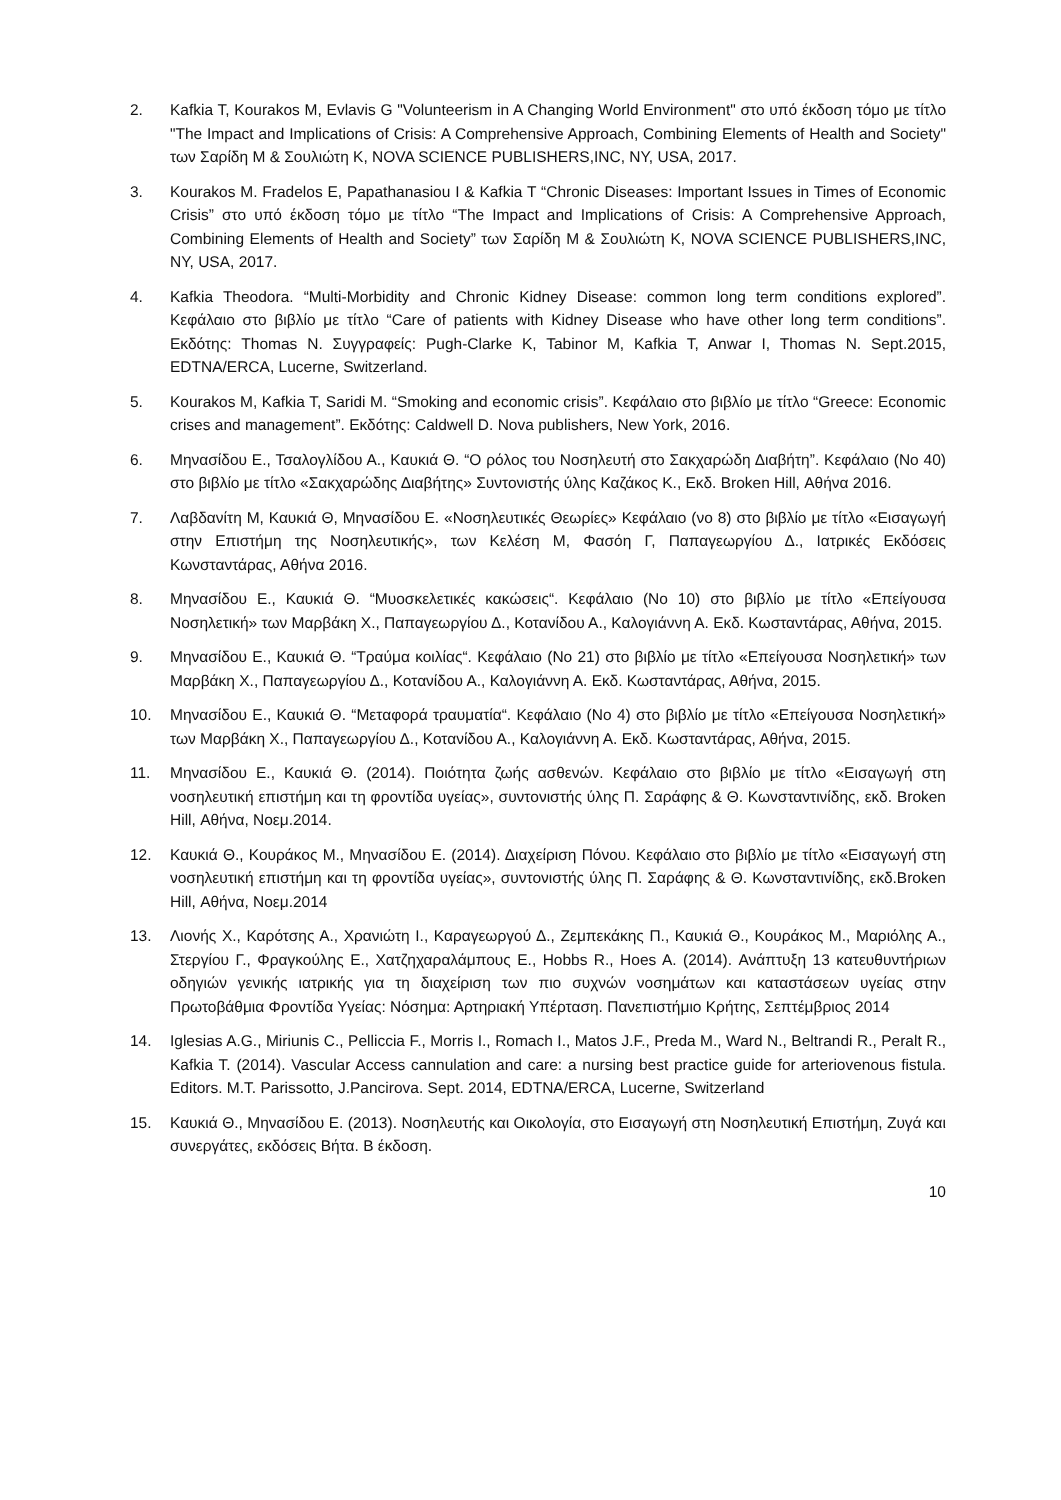2. Kafkia T, Kourakos M, Evlavis G "Volunteerism in A Changing World Environment" στο υπό έκδοση τόμο με τίτλο "The Impact and Implications of Crisis: A Comprehensive Approach, Combining Elements of Health and Society" των Σαρίδη Μ & Σουλιώτη Κ, NOVA SCIENCE PUBLISHERS,INC, NY, USA, 2017.
3. Kourakos M. Fradelos E, Papathanasiou I & Kafkia T “Chronic Diseases: Important Issues in Times of Economic Crisis” στο υπό έκδοση τόμο με τίτλο “The Impact and Implications of Crisis: A Comprehensive Approach, Combining Elements of Health and Society” των Σαρίδη Μ & Σουλιώτη Κ, NOVA SCIENCE PUBLISHERS,INC, NY, USA, 2017.
4. Kafkia Theodora. “Multi-Morbidity and Chronic Kidney Disease: common long term conditions explored”. Κεφάλαιο στο βιβλίο με τίτλο “Care of patients with Kidney Disease who have other long term conditions”. Εκδότης: Thomas N. Συγγραφείς: Pugh-Clarke K, Tabinor M, Kafkia T, Anwar I, Thomas N. Sept.2015, EDTNA/ERCA, Lucerne, Switzerland.
5. Kourakos M, Kafkia T, Saridi M. “Smoking and economic crisis”. Κεφάλαιο στο βιβλίο με τίτλο “Greece: Economic crises and management”. Εκδότης: Caldwell D. Nova publishers, New York, 2016.
6. Μηνασίδου Ε., Τσαλογλίδου Α., Καυκιά Θ. “Ο ρόλος του Νοσηλευτή στο Σακχαρώδη Διαβήτη”. Κεφάλαιο (Νο 40) στο βιβλίο με τίτλο «Σακχαρώδης Διαβήτης» Συντονιστής ύλης Καζάκος Κ., Εκδ. Broken Hill, Αθήνα 2016.
7. Λαβδανίτη Μ, Καυκιά Θ, Μηνασίδου Ε. «Νοσηλευτικές Θεωρίες» Κεφάλαιο (νο 8) στο βιβλίο με τίτλο «Εισαγωγή στην Επιστήμη της Νοσηλευτικής», των Κελέση Μ, Φασόη Γ, Παπαγεωργίου Δ., Ιατρικές Εκδόσεις Κωνσταντάρας, Αθήνα 2016.
8. Μηνασίδου Ε., Καυκιά Θ. “Μυοσκελετικές κακώσεις“. Κεφάλαιο (Νο 10) στο βιβλίο με τίτλο «Επείγουσα Νοσηλετική» των Μαρβάκη Χ., Παπαγεωργίου Δ., Κοτανίδου Α., Καλογιάννη Α. Εκδ. Κωσταντάρας, Αθήνα, 2015.
9. Μηνασίδου Ε., Καυκιά Θ. “Τραύμα κοιλίας“. Κεφάλαιο (Νο 21) στο βιβλίο με τίτλο «Επείγουσα Νοσηλετική» των Μαρβάκη Χ., Παπαγεωργίου Δ., Κοτανίδου Α., Καλογιάννη Α. Εκδ. Κωσταντάρας, Αθήνα, 2015.
10. Μηνασίδου Ε., Καυκιά Θ. “Μεταφορά τραυματία“. Κεφάλαιο (Νο 4) στο βιβλίο με τίτλο «Επείγουσα Νοσηλετική» των Μαρβάκη Χ., Παπαγεωργίου Δ., Κοτανίδου Α., Καλογιάννη Α. Εκδ. Κωσταντάρας, Αθήνα, 2015.
11. Μηνασίδου Ε., Καυκιά Θ. (2014). Ποιότητα ζωής ασθενών. Κεφάλαιο στο βιβλίο με τίτλο «Εισαγωγή στη νοσηλευτική επιστήμη και τη φροντίδα υγείας», συντονιστής ύλης Π. Σαράφης & Θ. Κωνσταντινίδης, εκδ. Broken Hill, Αθήνα, Νοεμ.2014.
12. Καυκιά Θ., Κουράκος Μ., Μηνασίδου Ε. (2014). Διαχείριση Πόνου. Κεφάλαιο στο βιβλίο με τίτλο «Εισαγωγή στη νοσηλευτική επιστήμη και τη φροντίδα υγείας», συντονιστής ύλης Π. Σαράφης & Θ. Κωνσταντινίδης, εκδ.Broken Hill, Αθήνα, Νοεμ.2014
13. Λιονής Χ., Καρότσης Α., Χρανιώτη Ι., Καραγεωργού Δ., Ζεμπεκάκης Π., Καυκιά Θ., Κουράκος Μ., Μαριόλης Α., Στεργίου Γ., Φραγκούλης Ε., Χατζηχαραλάμπους Ε., Hobbs R., Hoes A. (2014). Ανάπτυξη 13 κατευθυντήριων οδηγιών γενικής ιατρικής για τη διαχείριση των πιο συχνών νοσημάτων και καταστάσεων υγείας στην Πρωτοβάθμια Φροντίδα Υγείας: Νόσημα: Αρτηριακή Υπέρταση. Πανεπιστήμιο Κρήτης, Σεπτέμβριος 2014
14. Iglesias A.G., Miriunis C., Pelliccia F., Morris I., Romach I., Matos J.F., Preda M., Ward N., Beltrandi R., Peralt R., Kafkia T. (2014). Vascular Access cannulation and care: a nursing best practice guide for arteriovenous fistula. Editors. M.T. Parissotto, J.Pancirova. Sept. 2014, EDTNA/ERCA, Lucerne, Switzerland
15. Καυκιά Θ., Μηνασίδου Ε. (2013). Νοσηλευτής και Οικολογία, στο Εισαγωγή στη Νοσηλευτική Επιστήμη, Ζυγά και συνεργάτες, εκδόσεις Βήτα. Β έκδοση.
10